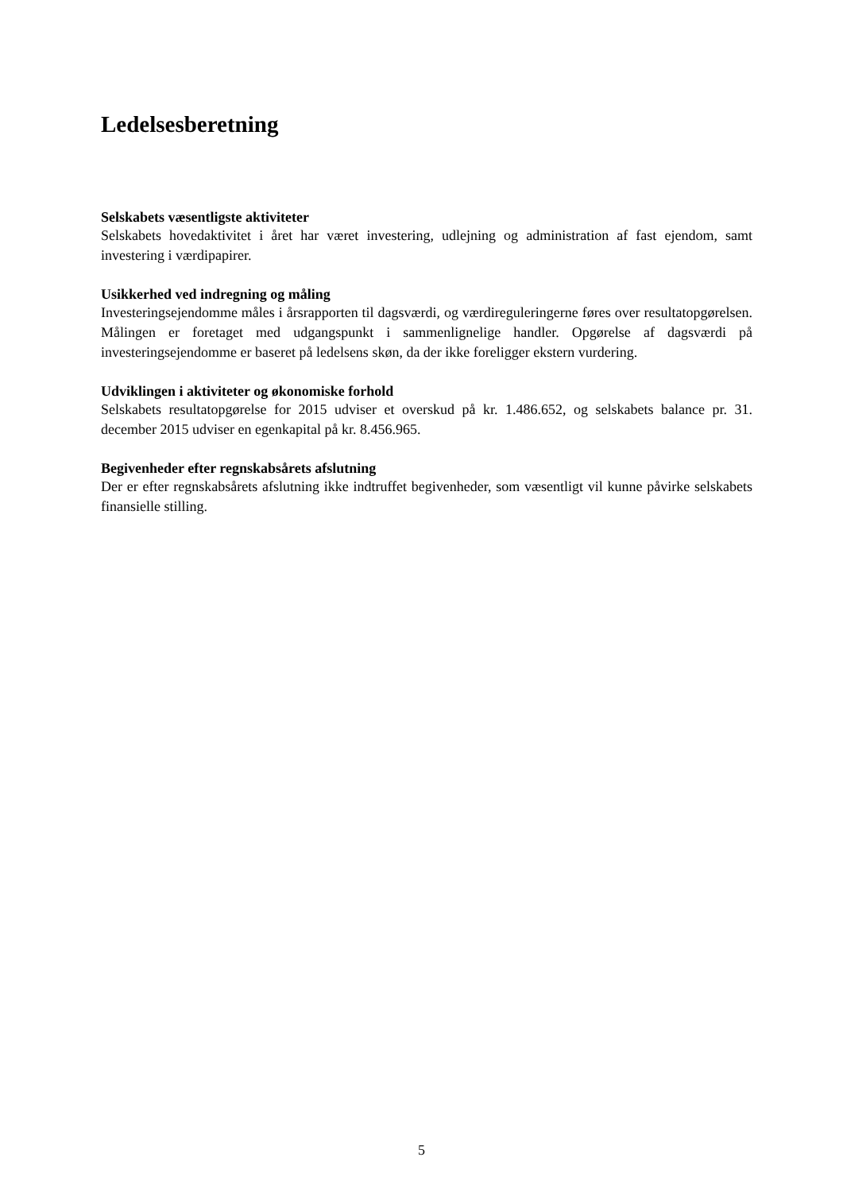Ledelsesberetning
Selskabets væsentligste aktiviteter
Selskabets hovedaktivitet i året har været investering, udlejning og administration af fast ejendom, samt investering i værdipapirer.
Usikkerhed ved indregning og måling
Investeringsejendomme måles i årsrapporten til dagsværdi, og værdireguleringerne føres over resultatopgørelsen. Målingen er foretaget med udgangspunkt i sammenlignelige handler. Opgørelse af dagsværdi på investeringsejendomme er baseret på ledelsens skøn, da der ikke foreligger ekstern vurdering.
Udviklingen i aktiviteter og økonomiske forhold
Selskabets resultatopgørelse for 2015 udviser et overskud på kr. 1.486.652, og selskabets balance pr. 31. december 2015 udviser en egenkapital på kr. 8.456.965.
Begivenheder efter regnskabsårets afslutning
Der er efter regnskabsårets afslutning ikke indtruffet begivenheder, som væsentligt vil kunne påvirke selskabets finansielle stilling.
5